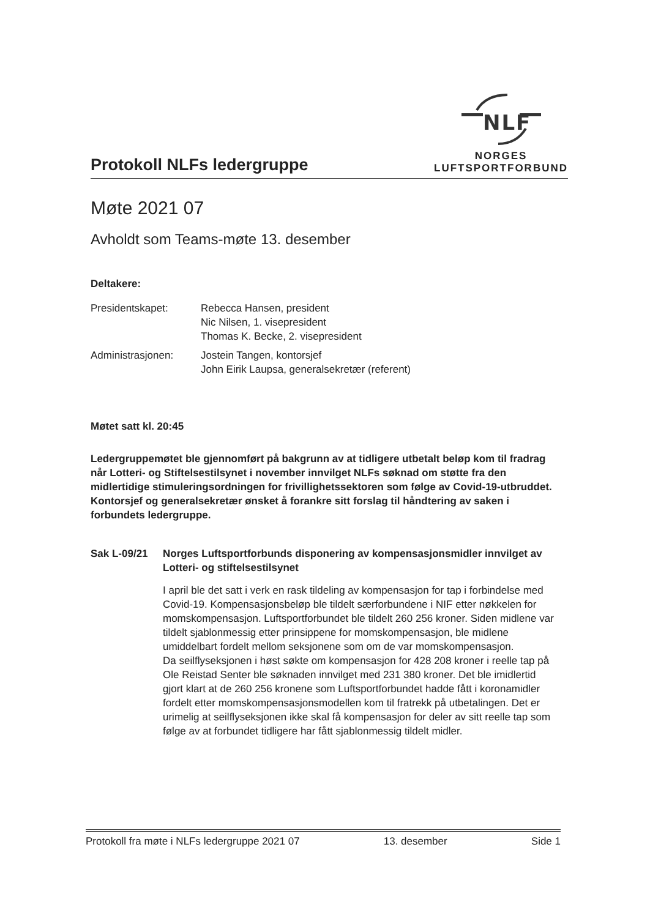Protokoll NLFs ledergruppe
NLF
NORGES
LUFTSPORTFORBUND
Møte 2021 07
Avholdt som Teams-møte 13. desember
Deltakere:
Presidentskapet: Rebecca Hansen, president
Nic Nilsen, 1. visepresident
Thomas K. Becke, 2. visepresident
Administrasjonen: Jostein Tangen, kontorsjef
John Eirik Laupsa, generalsekretær (referent)
Møtet satt kl. 20:45
Ledergruppemøtet ble gjennomført på bakgrunn av at tidligere utbetalt beløp kom til fradrag når Lotteri- og Stiftelsestilsynet i november innvilget NLFs søknad om støtte fra den midlertidige stimuleringsordningen for frivillighetssektoren som følge av Covid-19-utbruddet. Kontorsjef og generalsekretær ønsket å forankre sitt forslag til håndtering av saken i forbundets ledergruppe.
Sak L-09/21 Norges Luftsportforbunds disponering av kompensasjonsmidler innvilget av Lotteri- og stiftelsestilsynet
I april ble det satt i verk en rask tildeling av kompensasjon for tap i forbindelse med Covid-19. Kompensasjonsbeløp ble tildelt særforbundene i NIF etter nøkkelen for momskompensasjon. Luftsportforbundet ble tildelt 260 256 kroner. Siden midlene var tildelt sjablonmessig etter prinsippene for momskompensasjon, ble midlene umiddelbart fordelt mellom seksjonene som om de var momskompensasjon.
Da seilflyseksjonen i høst søkte om kompensasjon for 428 208 kroner i reelle tap på Ole Reistad Senter ble søknaden innvilget med 231 380 kroner. Det ble imidlertid gjort klart at de 260 256 kronene som Luftsportforbundet hadde fått i koronamidler fordelt etter momskompensasjonsmodellen kom til fratrekk på utbetalingen. Det er urimelig at seilflyseksjonen ikke skal få kompensasjon for deler av sitt reelle tap som følge av at forbundet tidligere har fått sjablonmessig tildelt midler.
Protokoll fra møte i NLFs ledergruppe 2021 07 13. desember Side 1